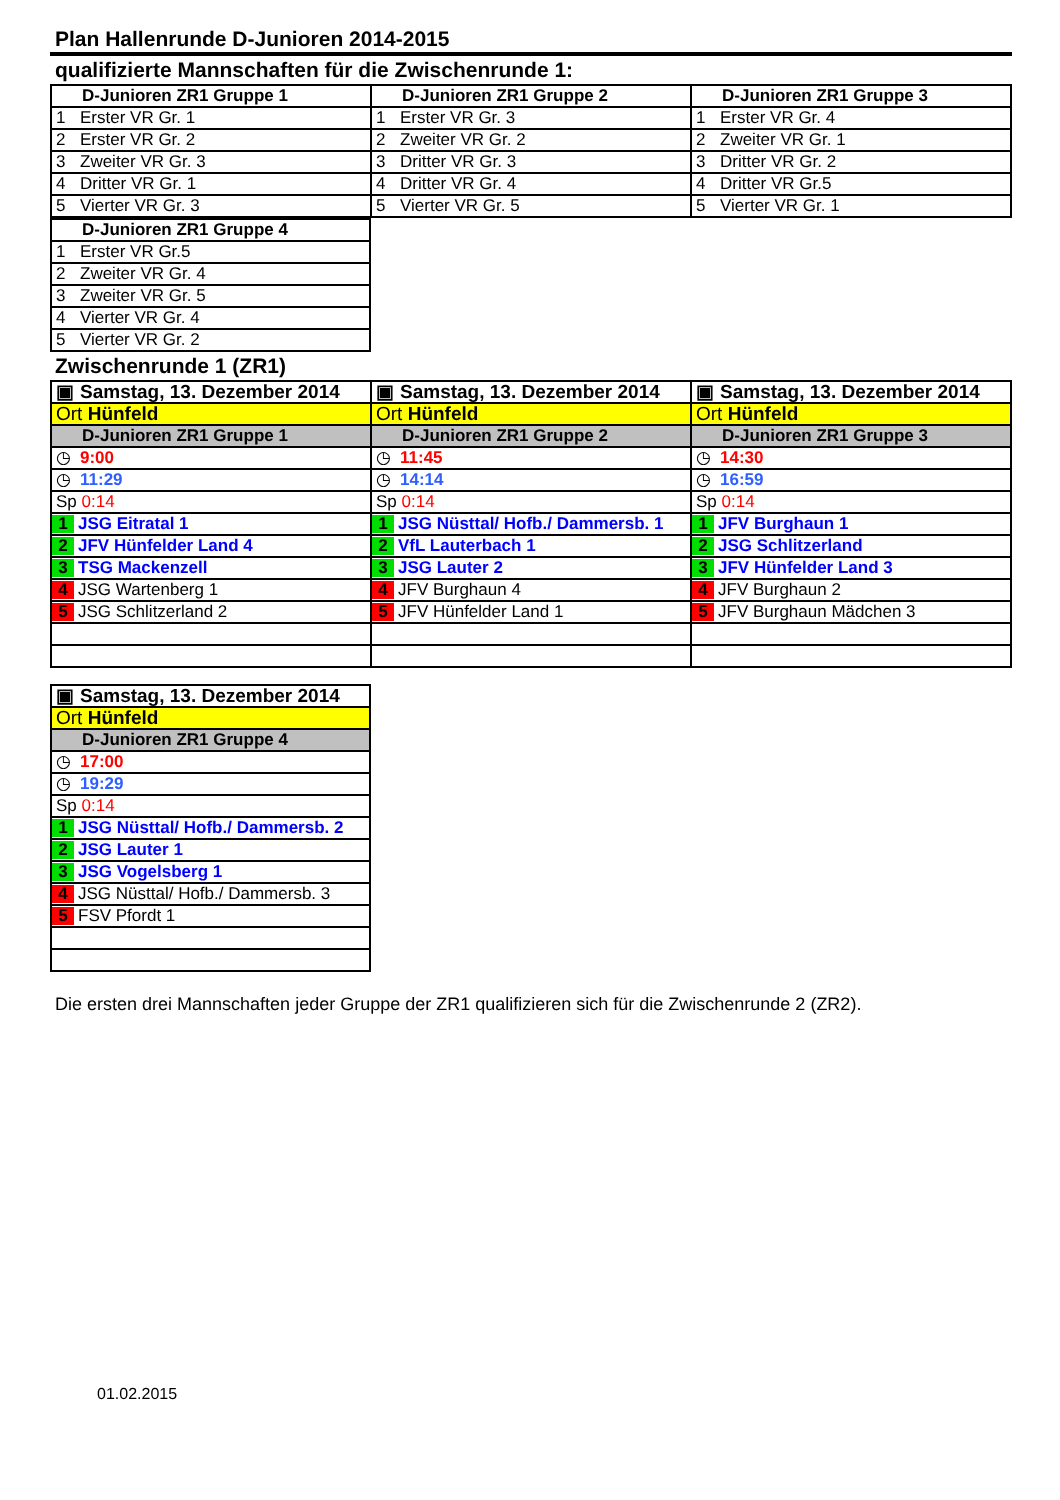Plan Hallenrunde D-Junioren 2014-2015
qualifizierte Mannschaften für die Zwischenrunde 1:
| D-Junioren ZR1 Gruppe 1 | D-Junioren ZR1 Gruppe 2 | D-Junioren ZR1 Gruppe 3 |
| --- | --- | --- |
| 1 Erster VR Gr. 1 | 1 Erster VR Gr. 3 | 1 Erster VR Gr. 4 |
| 2 Erster VR Gr. 2 | 2 Zweiter VR Gr. 2 | 2 Zweiter VR Gr. 1 |
| 3 Zweiter VR Gr. 3 | 3 Dritter VR Gr. 3 | 3 Dritter VR Gr. 2 |
| 4 Dritter VR Gr. 1 | 4 Dritter VR Gr. 4 | 4 Dritter VR Gr.5 |
| 5 Vierter VR Gr. 3 | 5 Vierter VR Gr. 5 | 5 Vierter VR Gr. 1 |
| D-Junioren ZR1 Gruppe 4 |
| --- |
| 1 Erster VR Gr.5 |
| 2 Zweiter VR Gr. 4 |
| 3 Zweiter VR Gr. 5 |
| 4 Vierter VR Gr. 4 |
| 5 Vierter VR Gr. 2 |
Zwischenrunde 1 (ZR1)
| ▣ Samstag, 13. Dezember 2014 | ▣ Samstag, 13. Dezember 2014 | ▣ Samstag, 13. Dezember 2014 |
| Ort Hünfeld | Ort Hünfeld | Ort Hünfeld |
| D-Junioren ZR1 Gruppe 1 | D-Junioren ZR1 Gruppe 2 | D-Junioren ZR1 Gruppe 3 |
| ◷ 9:00 | ◷ 11:45 | ◷ 14:30 |
| ◷ 11:29 | ◷ 14:14 | ◷ 16:59 |
| Sp 0:14 | Sp 0:14 | Sp 0:14 |
| 1 JSG Eitratal 1 | 1 JSG Nüsttal/ Hofb./ Dammersb. 1 | 1 JFV Burghaun 1 |
| 2 JFV Hünfelder Land 4 | 2 VfL Lauterbach 1 | 2 JSG Schlitzerland |
| 3 TSG Mackenzell | 3 JSG Lauter 2 | 3 JFV Hünfelder Land 3 |
| 4 JSG Wartenberg 1 | 4 JFV Burghaun 4 | 4 JFV Burghaun 2 |
| 5 JSG Schlitzerland 2 | 5 JFV Hünfelder Land 1 | 5 JFV Burghaun Mädchen 3 |
| ▣ Samstag, 13. Dezember 2014 |
| Ort Hünfeld |
| D-Junioren ZR1 Gruppe 4 |
| ◷ 17:00 |
| ◷ 19:29 |
| Sp 0:14 |
| 1 JSG Nüsttal/ Hofb./ Dammersb. 2 |
| 2 JSG Lauter 1 |
| 3 JSG Vogelsberg 1 |
| 4 JSG Nüsttal/ Hofb./ Dammersb. 3 |
| 5 FSV Pfordt 1 |
Die ersten drei Mannschaften jeder Gruppe der ZR1 qualifizieren sich für die Zwischenrunde 2 (ZR2).
01.02.2015